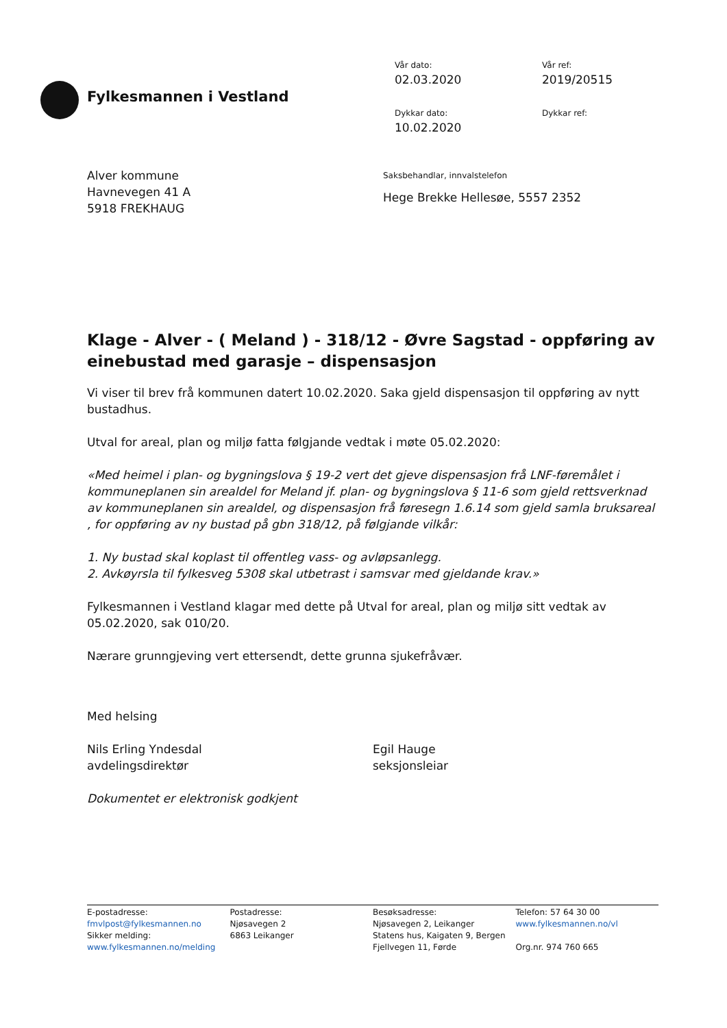Fylkesmannen i Vestland
Vår dato:
Vår ref:
02.03.2020
2019/20515
Dykkar dato:
Dykkar ref:
10.02.2020
Alver kommune
Havnevegen 41 A
5918 FREKHAUG
Saksbehandlar, innvalstelefon
Hege Brekke Hellesøe, 5557 2352
Klage - Alver - ( Meland ) - 318/12 - Øvre Sagstad - oppføring av einebustad med garasje – dispensasjon
Vi viser til brev frå kommunen datert 10.02.2020. Saka gjeld dispensasjon til oppføring av nytt bustadhus.
Utval for areal, plan og miljø fatta følgjande vedtak i møte 05.02.2020:
«Med heimel i plan- og bygningslova § 19-2 vert det gjeve dispensasjon frå LNF-føremålet i kommuneplanen sin arealdel for Meland jf. plan- og bygningslova § 11-6 som gjeld rettsverknad av kommuneplanen sin arealdel, og dispensasjon frå føresegn 1.6.14 som gjeld samla bruksareal , for oppføring av ny bustad på gbn 318/12, på følgjande vilkår:
1. Ny bustad skal koplast til offentleg vass- og avløpsanlegg.
2. Avkøyrsla til fylkesveg 5308 skal utbetrast i samsvar med gjeldande krav.»
Fylkesmannen i Vestland klagar med dette på Utval for areal, plan og miljø sitt vedtak av 05.02.2020, sak 010/20.
Nærare grunngjeving vert ettersendt, dette grunna sjukefråvær.
Med helsing
Nils Erling Yndesdal
avdelingsdirektør
Egil Hauge
seksjonsleiar
Dokumentet er elektronisk godkjent
E-postadresse:
fmvlpost@fylkesmannen.no
Sikker melding:
www.fylkesmannen.no/melding
Postadresse:
Njøsavegen 2
6863 Leikanger
Besøksadresse:
Njøsavegen 2, Leikanger
Statens hus, Kaigaten 9, Bergen
Fjellvegen 11, Førde
Telefon: 57 64 30 00
www.fylkesmannen.no/vl
Org.nr. 974 760 665